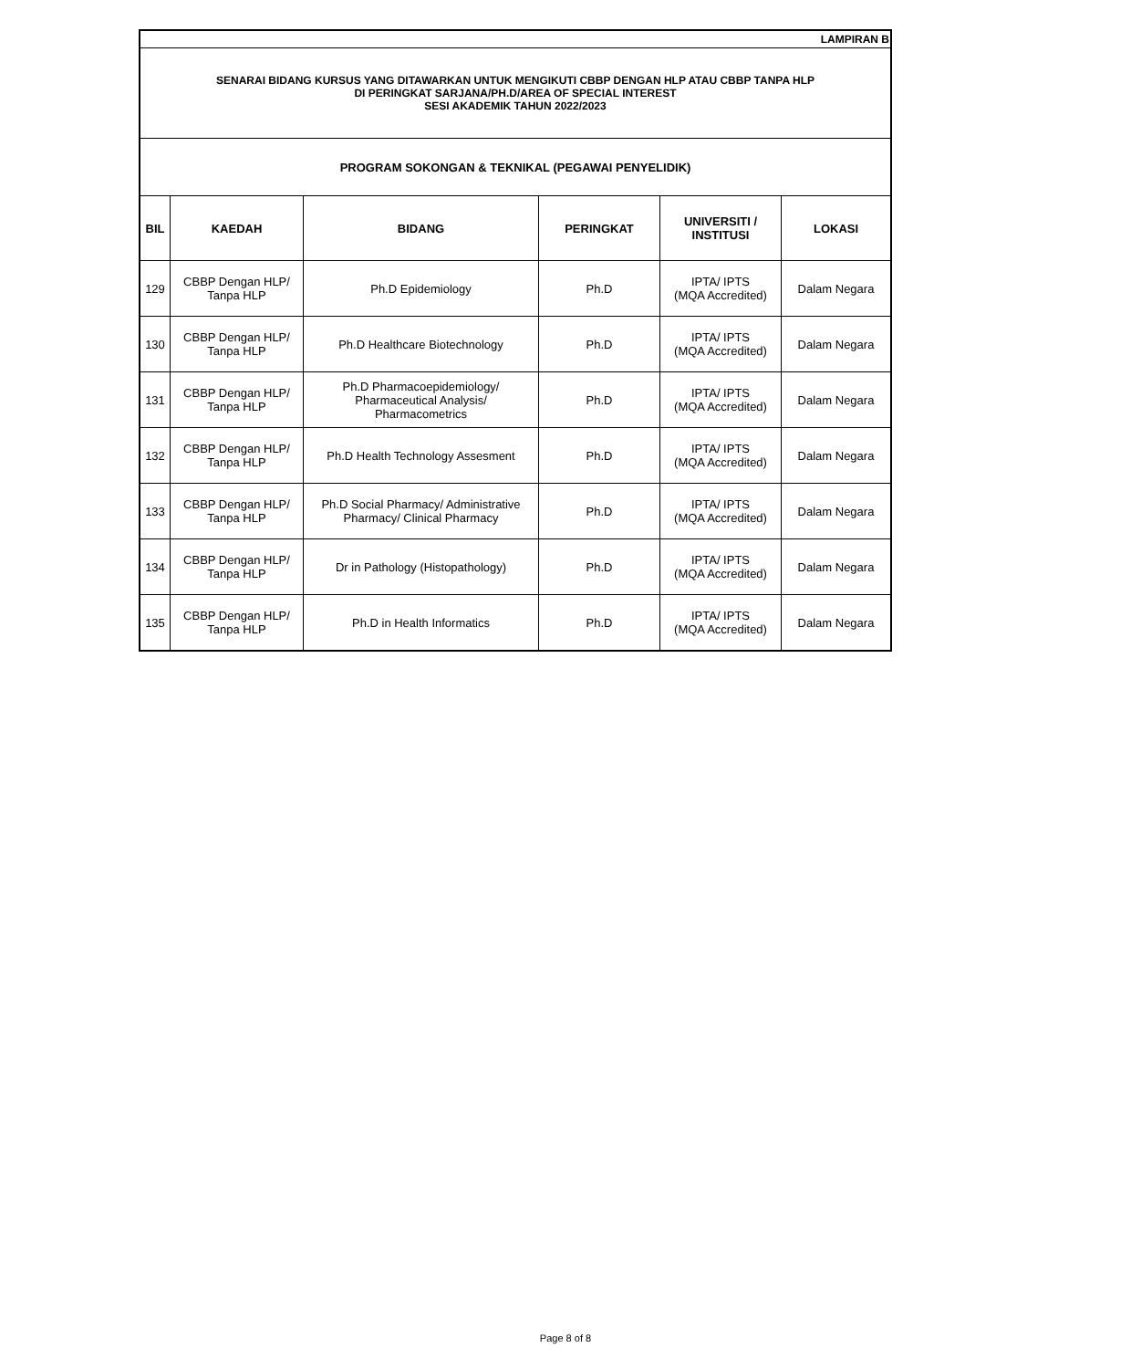| LAMPIRAN B | | | | | |
| SENARAI BIDANG KURSUS YANG DITAWARKAN UNTUK MENGIKUTI CBBP DENGAN HLP ATAU CBBP TANPA HLP DI PERINGKAT SARJANA/PH.D/AREA OF SPECIAL INTEREST SESI AKADEMIK TAHUN 2022/2023 | | | | | |
| PROGRAM SOKONGAN & TEKNIKAL (PEGAWAI PENYELIDIK) | | | | | |
| BIL | KAEDAH | BIDANG | PERINGKAT | UNIVERSITI / INSTITUSI | LOKASI |
| 129 | CBBP Dengan HLP/ Tanpa HLP | Ph.D Epidemiology | Ph.D | IPTA/ IPTS (MQA Accredited) | Dalam Negara |
| 130 | CBBP Dengan HLP/ Tanpa HLP | Ph.D Healthcare Biotechnology | Ph.D | IPTA/ IPTS (MQA Accredited) | Dalam Negara |
| 131 | CBBP Dengan HLP/ Tanpa HLP | Ph.D Pharmacoepidemiology/ Pharmaceutical Analysis/ Pharmacometrics | Ph.D | IPTA/ IPTS (MQA Accredited) | Dalam Negara |
| 132 | CBBP Dengan HLP/ Tanpa HLP | Ph.D Health Technology Assesment | Ph.D | IPTA/ IPTS (MQA Accredited) | Dalam Negara |
| 133 | CBBP Dengan HLP/ Tanpa HLP | Ph.D Social Pharmacy/ Administrative Pharmacy/ Clinical Pharmacy | Ph.D | IPTA/ IPTS (MQA Accredited) | Dalam Negara |
| 134 | CBBP Dengan HLP/ Tanpa HLP | Dr in Pathology (Histopathology) | Ph.D | IPTA/ IPTS (MQA Accredited) | Dalam Negara |
| 135 | CBBP Dengan HLP/ Tanpa HLP | Ph.D in Health Informatics | Ph.D | IPTA/ IPTS (MQA Accredited) | Dalam Negara |
Page 8 of 8